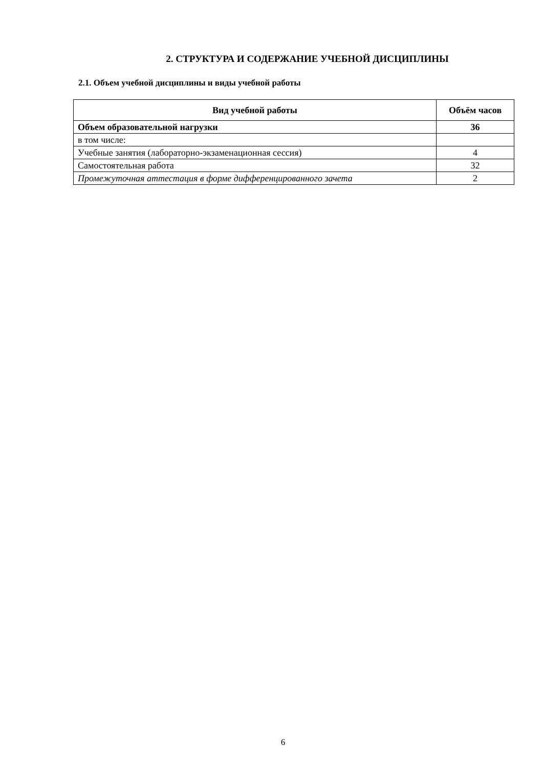2. СТРУКТУРА И СОДЕРЖАНИЕ УЧЕБНОЙ ДИСЦИПЛИНЫ
2.1. Объем учебной дисциплины и виды учебной работы
| Вид учебной работы | Объём часов |
| --- | --- |
| Объем образовательной нагрузки | 36 |
| в том числе: | |
| Учебные занятия (лабораторно-экзаменационная сессия) | 4 |
| Самостоятельная работа | 32 |
| Промежуточная аттестация в форме дифференцированного зачета | 2 |
6